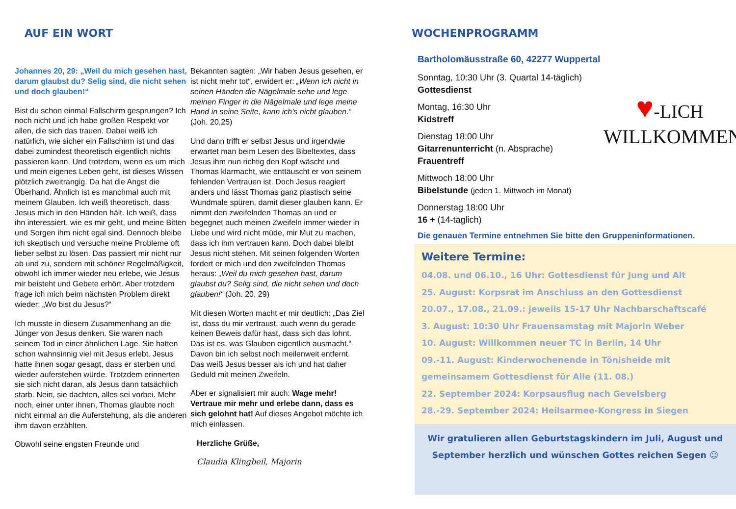AUF EIN WORT
Johannes 20, 29: „Weil du mich gesehen hast, darum glaubst du? Selig sind, die nicht sehen und doch glauben!“
Bist du schon einmal Fallschirm gesprungen? Ich noch nicht und ich habe großen Respekt vor allen, die sich das trauen. Dabei weiß ich natürlich, wie sicher ein Fallschirm ist und das dabei zumindest theoretisch eigentlich nichts passieren kann. Und trotzdem, wenn es um mich und mein eigenes Leben geht, ist dieses Wissen plötzlich zweitrangig. Da hat die Angst die Überhand. Ähnlich ist es manchmal auch mit meinem Glauben. Ich weiß theoretisch, dass Jesus mich in den Händen hält. Ich weiß, dass ihn interessiert, wie es mir geht, und meine Bitten und Sorgen ihm nicht egal sind. Dennoch bleibe ich skeptisch und versuche meine Probleme oft lieber selbst zu lösen. Das passiert mir nicht nur ab und zu, sondern mit schöner Regelmäßigkeit, obwohl ich immer wieder neu erlebe, wie Jesus mir beisteht und Gebete erhört. Aber trotzdem frage ich mich beim nächsten Problem direkt wieder: „Wo bist du Jesus?“
Ich musste in diesem Zusammenhang an die Jünger von Jesus denken. Sie waren nach seinem Tod in einer ähnlichen Lage. Sie hatten schon wahnsinnig viel mit Jesus erlebt. Jesus hatte ihnen sogar gesagt, dass er sterben und wieder auferstehen würde. Trotzdem erinnerten sie sich nicht daran, als Jesus dann tatsächlich starb. Nein, sie dachten, alles sei vorbei. Mehr noch, einer unter ihnen, Thomas glaubte noch nicht einmal an die Auferstehung, als die anderen ihm davon erzählten.
Obwohl seine engsten Freunde und
Bekannten sagten: „Wir haben Jesus gesehen, er ist nicht mehr tot“, erwidert er: „Wenn ich nicht in seinen Händen die Nägelmale sehe und lege meinen Finger in die Nägelmale und lege meine Hand in seine Seite, kann ich's nicht glauben.“ (Joh. 20,25)
Und dann trifft er selbst Jesus und irgendwie erwartet man beim Lesen des Bibeltextes, dass Jesus ihm nun richtig den Kopf wäscht und Thomas klarmacht, wie enttäuscht er von seinem fehlenden Vertrauen ist. Doch Jesus reagiert anders und lässt Thomas ganz plastisch seine Wundmale spüren, damit dieser glauben kann. Er nimmt den zweifelnden Thomas an und er begegnet auch meinen Zweifeln immer wieder in Liebe und wird nicht müde, mir Mut zu machen, dass ich ihm vertrauen kann. Doch dabei bleibt Jesus nicht stehen. Mit seinen folgenden Worten fordert er mich und den zweifelnden Thomas heraus: „Weil du mich gesehen hast, darum glaubst du? Selig sind, die nicht sehen und doch glauben!“ (Joh. 20, 29)
Mit diesen Worten macht er mir deutlich: „Das Ziel ist, dass du mir vertraust, auch wenn du gerade keinen Beweis dafür hast, dass sich das lohnt. Das ist es, was Glauben eigentlich ausmacht.“ Davon bin ich selbst noch meilenweit entfernt. Das weiß Jesus besser als ich und hat daher Geduld mit meinen Zweifeln.
Aber er signalisiert mir auch: Wage mehr! Vertraue mir mehr und erlebe dann, dass es sich gelohnt hat! Auf dieses Angebot möchte ich mich einlassen.
Herzliche Grüße,
Claudia Klingbeil, Majorin
WOCHENPROGRAMM
Bartholomäusstraße 60, 42277 Wuppertal
♥-LICH
WILLKOMMEN
Sonntag, 10:30 Uhr (3. Quartal 14-täglich)
Gottesdienst
Montag, 16:30 Uhr
Kidstreff
Dienstag 18:00 Uhr
Gitarrenunterricht (n. Absprache)
Frauentreff
Mittwoch 18:00 Uhr
Bibelstunde (jeden 1. Mittwoch im Monat)
Donnerstag 18:00 Uhr
16 + (14-täglich)
Die genauen Termine entnehmen Sie bitte den Gruppeninformationen.
Weitere Termine:
04.08. und 06.10., 16 Uhr: Gottesdienst für Jung und Alt
25. August: Korpsrat im Anschluss an den Gottesdienst
20.07., 17.08., 21.09.: jeweils 15-17 Uhr Nachbarschaftscafé
3. August: 10:30 Uhr Frauensamstag mit Majorin Weber
10. August: Willkommen neuer TC in Berlin, 14 Uhr
09.-11. August: Kinderwochenende in Tönisheide mit gemeinsamem Gottesdienst für Alle (11. 08.)
22. September 2024: Korpsausflug nach Gevelsberg
28.-29. September 2024: Heilsarmee-Kongress in Siegen
Wir gratulieren allen Geburtstagskindern im Juli, August und September herzlich und wünschen Gottes reichen Segen ☺